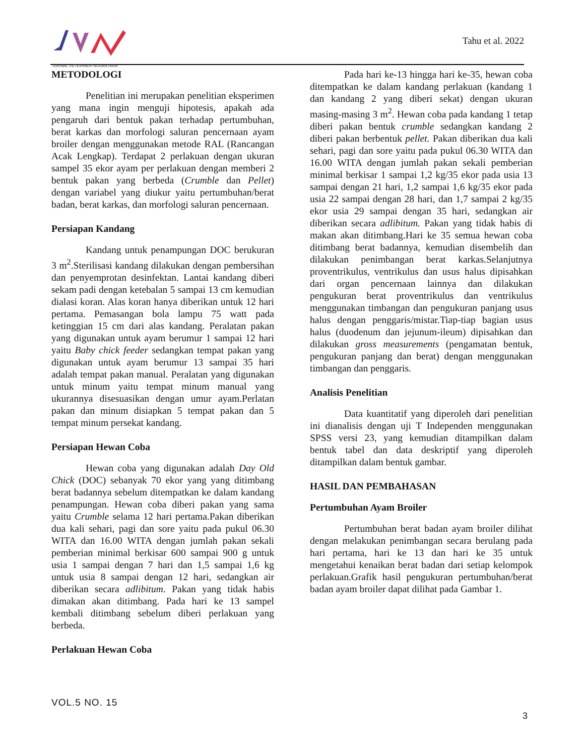JURNAL VETERINER NUSANTARA
Tahu et al. 2022
METODOLOGI
Penelitian ini merupakan penelitian eksperimen yang mana ingin menguji hipotesis, apakah ada pengaruh dari bentuk pakan terhadap pertumbuhan, berat karkas dan morfologi saluran pencernaan ayam broiler dengan menggunakan metode RAL (Rancangan Acak Lengkap). Terdapat 2 perlakuan dengan ukuran sampel 35 ekor ayam per perlakuan dengan memberi 2 bentuk pakan yang berbeda (Crumble dan Pellet) dengan variabel yang diukur yaitu pertumbuhan/berat badan, berat karkas, dan morfologi saluran pencernaan.
Persiapan Kandang
Kandang untuk penampungan DOC berukuran 3 m<sup>2</sup>.Sterilisasi kandang dilakukan dengan pembersihan dan penyemprotan desinfektan. Lantai kandang diberi sekam padi dengan ketebalan 5 sampai 13 cm kemudian dialasi koran. Alas koran hanya diberikan untuk 12 hari pertama. Pemasangan bola lampu 75 watt pada ketinggian 15 cm dari alas kandang. Peralatan pakan yang digunakan untuk ayam berumur 1 sampai 12 hari yaitu Baby chick feeder sedangkan tempat pakan yang digunakan untuk ayam berumur 13 sampai 35 hari adalah tempat pakan manual. Peralatan yang digunakan untuk minum yaitu tempat minum manual yang ukurannya disesuasikan dengan umur ayam.Perlatan pakan dan minum disiapkan 5 tempat pakan dan 5 tempat minum persekat kandang.
Persiapan Hewan Coba
Hewan coba yang digunakan adalah Day Old Chick (DOC) sebanyak 70 ekor yang yang ditimbang berat badannya sebelum ditempatkan ke dalam kandang penampungan. Hewan coba diberi pakan yang sama yaitu Crumble selama 12 hari pertama.Pakan diberikan dua kali sehari, pagi dan sore yaitu pada pukul 06.30 WITA dan 16.00 WITA dengan jumlah pakan sekali pemberian minimal berkisar 600 sampai 900 g untuk usia 1 sampai dengan 7 hari dan 1,5 sampai 1,6 kg untuk usia 8 sampai dengan 12 hari, sedangkan air diberikan secara adlibitum. Pakan yang tidak habis dimakan akan ditimbang. Pada hari ke 13 sampel kembali ditimbang sebelum diberi perlakuan yang berbeda.
Perlakuan Hewan Coba
Pada hari ke-13 hingga hari ke-35, hewan coba ditempatkan ke dalam kandang perlakuan (kandang 1 dan kandang 2 yang diberi sekat) dengan ukuran masing-masing 3 m<sup>2</sup>. Hewan coba pada kandang 1 tetap diberi pakan bentuk crumble sedangkan kandang 2 diberi pakan berbentuk pellet. Pakan diberikan dua kali sehari, pagi dan sore yaitu pada pukul 06.30 WITA dan 16.00 WITA dengan jumlah pakan sekali pemberian minimal berkisar 1 sampai 1,2 kg/35 ekor pada usia 13 sampai dengan 21 hari, 1,2 sampai 1,6 kg/35 ekor pada usia 22 sampai dengan 28 hari, dan 1,7 sampai 2 kg/35 ekor usia 29 sampai dengan 35 hari, sedangkan air diberikan secara adlibitum. Pakan yang tidak habis di makan akan ditimbang.Hari ke 35 semua hewan coba ditimbang berat badannya, kemudian disembelih dan dilakukan penimbangan berat karkas.Selanjutnya proventrikulus, ventrikulus dan usus halus dipisahkan dari organ pencernaan lainnya dan dilakukan pengukuran berat proventrikulus dan ventrikulus menggunakan timbangan dan pengukuran panjang usus halus dengan penggaris/mistar.Tiap-tiap bagian usus halus (duodenum dan jejunum-ileum) dipisahkan dan dilakukan gross measurements (pengamatan bentuk, pengukuran panjang dan berat) dengan menggunakan timbangan dan penggaris.
Analisis Penelitian
Data kuantitatif yang diperoleh dari penelitian ini dianalisis dengan uji T Independen menggunakan SPSS versi 23, yang kemudian ditampilkan dalam bentuk tabel dan data deskriptif yang diperoleh ditampilkan dalam bentuk gambar.
HASIL DAN PEMBAHASAN
Pertumbuhan Ayam Broiler
Pertumbuhan berat badan ayam broiler dilihat dengan melakukan penimbangan secara berulang pada hari pertama, hari ke 13 dan hari ke 35 untuk mengetahui kenaikan berat badan dari setiap kelompok perlakuan.Grafik hasil pengukuran pertumbuhan/berat badan ayam broiler dapat dilihat pada Gambar 1.
VOL.5 NO. 15
3